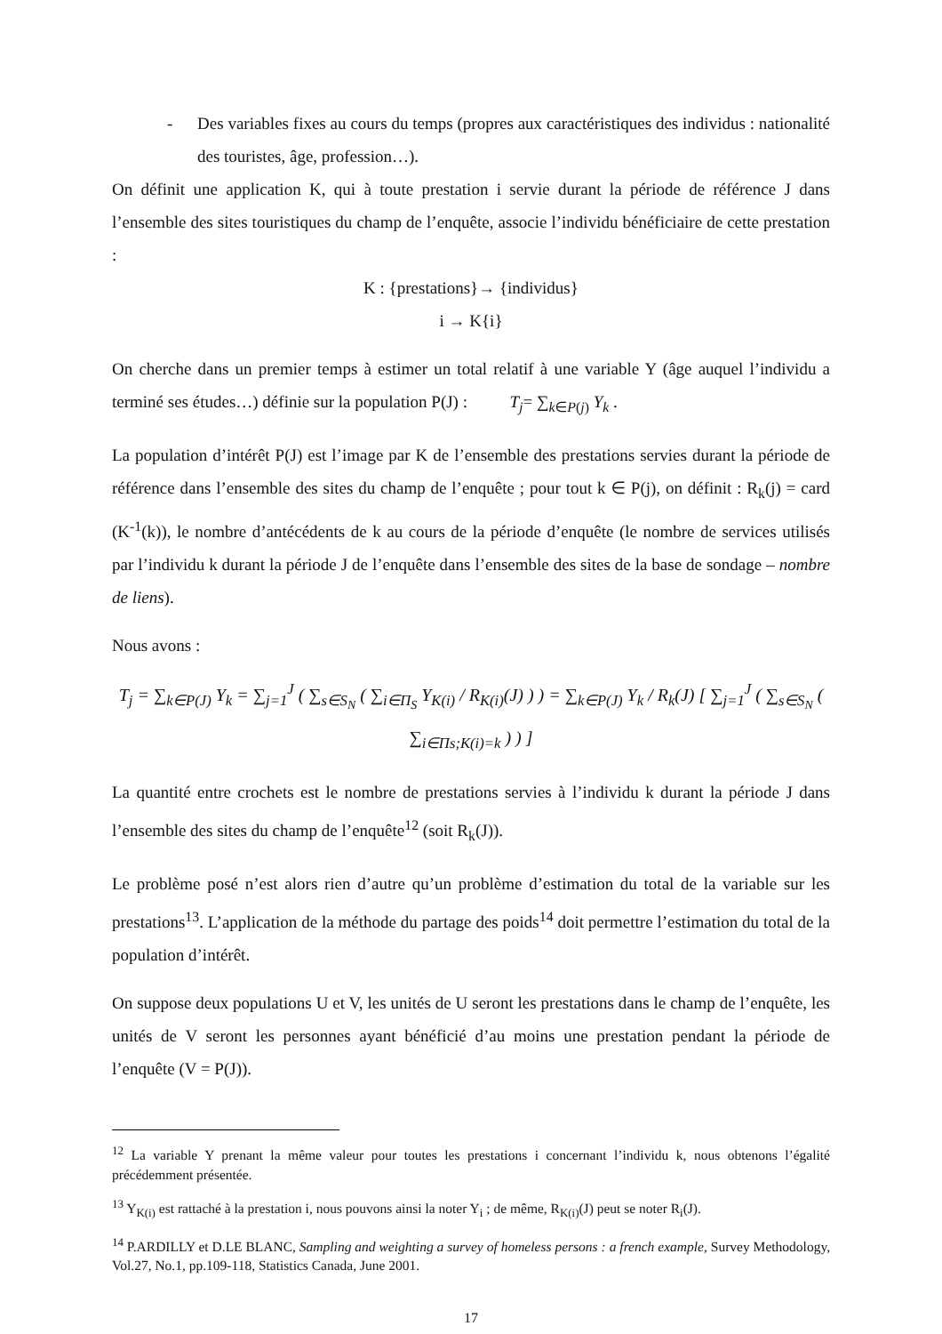- Des variables fixes au cours du temps (propres aux caractéristiques des individus : nationalité des touristes, âge, profession…).
On définit une application K, qui à toute prestation i servie durant la période de référence J dans l’ensemble des sites touristiques du champ de l’enquête, associe l’individu bénéficiaire de cette prestation :
K : {prestations}→ {individus}
i → K{i}
On cherche dans un premier temps à estimer un total relatif à une variable Y (âge auquel l’individu a terminé ses études…) définie sur la population P(J) : T<sub>j</sub>= ∑<sub>k∈P(j)</sub> Y<sub>k</sub> .
La population d’intérêt P(J) est l’image par K de l’ensemble des prestations servies durant la période de référence dans l’ensemble des sites du champ de l’enquête ; pour tout k ∈ P(j), on définit : R<sub>k</sub>(j) = card (K<sup>-1</sup>(k)), le nombre d’antécédents de k au cours de la période d’enquête (le nombre de services utilisés par l’individu k durant la période J de l’enquête dans l’ensemble des sites de la base de sondage – nombre de liens).
Nous avons :
T<sub>j</sub> = ∑<sub>k∈P(J)</sub> Y<sub>k</sub> = ∑<sub>j=1</sub><sup>J</sup> ( ∑<sub>s∈S<sub>N</sub></sub> ( ∑<sub>i∈Π<sub>S</sub></sub> Y<sub>K(i)</sub> / R<sub>K(i)</sub>(J) ) ) = ∑<sub>k∈P(J)</sub> Y<sub>k</sub> / R<sub>k</sub>(J) [ ∑<sub>j=1</sub><sup>J</sup> ( ∑<sub>s∈S<sub>N</sub></sub> ( ∑<sub>i∈Πs;K(i)=k</sub> ) ) ]
La quantité entre crochets est le nombre de prestations servies à l’individu k durant la période J dans l’ensemble des sites du champ de l’enquête<sup>12</sup> (soit R<sub>k</sub>(J)).
Le problème posé n’est alors rien d’autre qu’un problème d’estimation du total de la variable sur les prestations<sup>13</sup>. L’application de la méthode du partage des poids<sup>14</sup> doit permettre l’estimation du total de la population d’intérêt.
On suppose deux populations U et V, les unités de U seront les prestations dans le champ de l’enquête, les unités de V seront les personnes ayant bénéficié d’au moins une prestation pendant la période de l’enquête (V = P(J)).
<sup>12</sup> La variable Y prenant la même valeur pour toutes les prestations i concernant l’individu k, nous obtenons l’égalité précédemment présentée.
<sup>13</sup> Y<sub>K(i)</sub> est rattaché à la prestation i, nous pouvons ainsi la noter Y<sub>i</sub> ; de même, R<sub>K(i)</sub>(J) peut se noter R<sub>i</sub>(J).
<sup>14</sup> P.ARDILLY et D.LE BLANC, Sampling and weighting a survey of homeless persons : a french example, Survey Methodology, Vol.27, No.1, pp.109-118, Statistics Canada, June 2001.
17